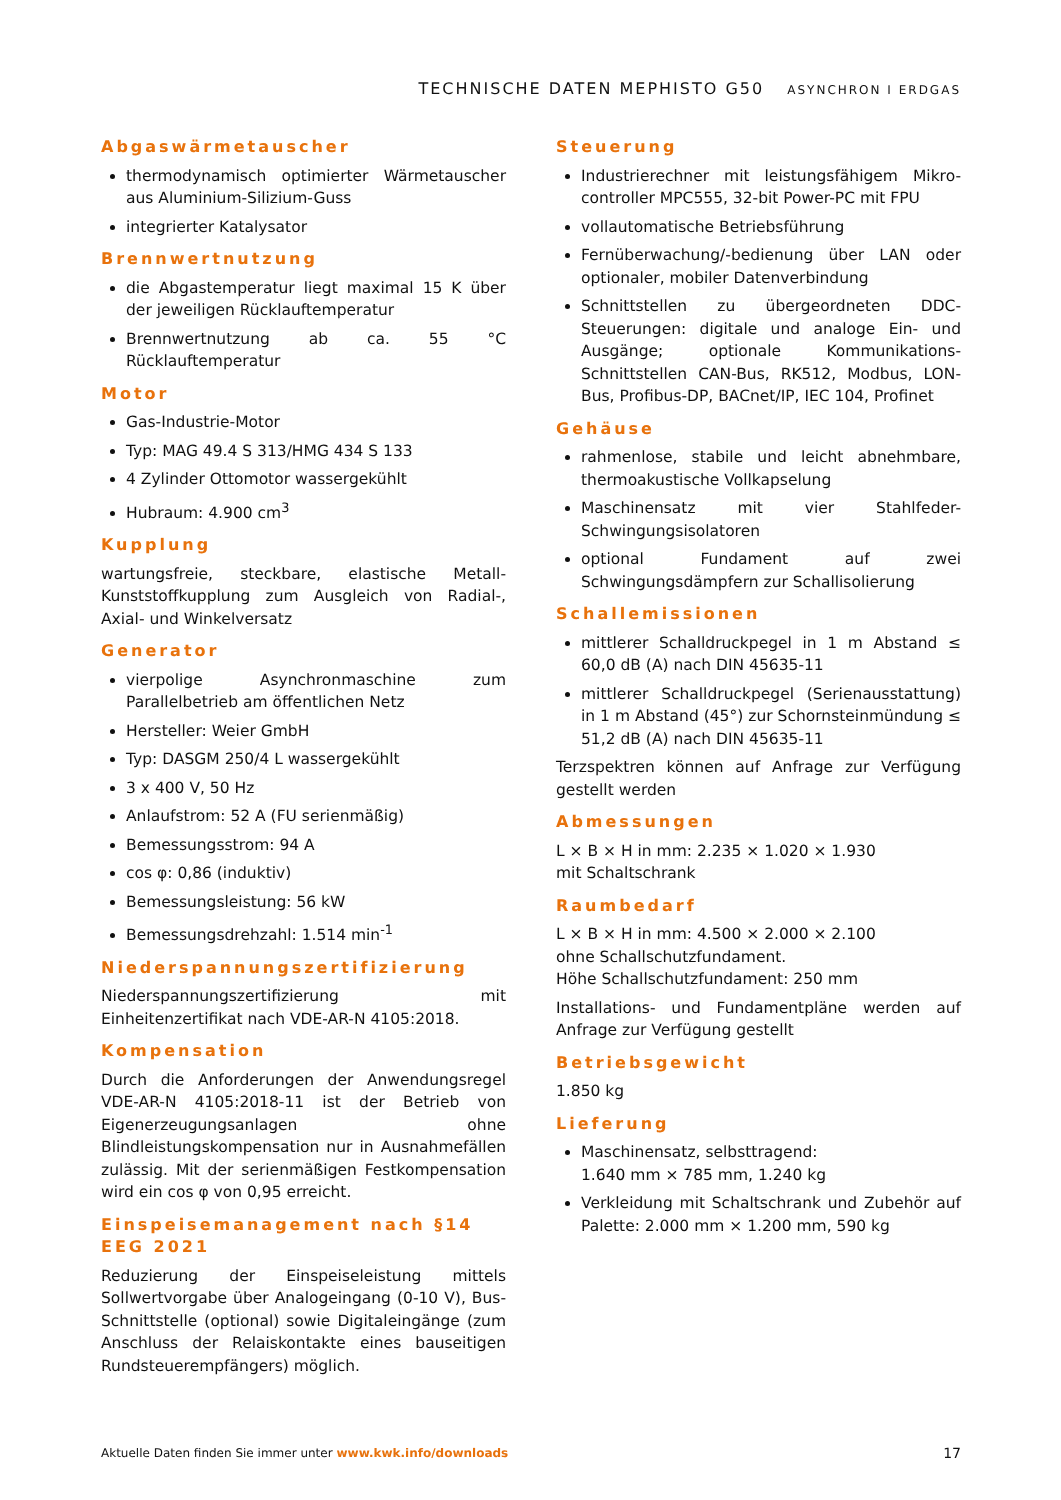TECHNISCHE DATEN MEPHISTO G50 ASYNCHRON I ERDGAS
Abgaswärmetauscher
thermodynamisch optimierter Wärmetauscher aus Aluminium-Silizium-Guss
integrierter Katalysator
Brennwertnutzung
die Abgastemperatur liegt maximal 15 K über der jeweiligen Rücklauftemperatur
Brennwertnutzung ab ca. 55 °C Rücklauftemperatur
Motor
Gas-Industrie-Motor
Typ: MAG 49.4 S 313/HMG 434 S 133
4 Zylinder Ottomotor wassergekühlt
Hubraum: 4.900 cm<sup>3</sup>
Kupplung
wartungsfreie, steckbare, elastische Metall-Kunststoffkupplung zum Ausgleich von Radial-, Axial- und Winkelversatz
Generator
vierpolige Asynchronmaschine zum Parallelbetrieb am öffentlichen Netz
Hersteller: Weier GmbH
Typ: DASGM 250/4 L wassergekühlt
3 x 400 V, 50 Hz
Anlaufstrom: 52 A (FU serienmäßig)
Bemessungsstrom: 94 A
cos φ: 0,86 (induktiv)
Bemessungsleistung: 56 kW
Bemessungsdrehzahl: 1.514 min<sup>-1</sup>
Niederspannungszertifizierung
Niederspannungszertifizierung mit Einheitenzertifikat nach VDE-AR-N 4105:2018.
Kompensation
Durch die Anforderungen der Anwendungsregel VDE-AR-N 4105:2018-11 ist der Betrieb von Eigenerzeugungsanlagen ohne Blindleistungskompensation nur in Ausnahmefällen zulässig. Mit der serienmäßigen Festkompensation wird ein cos φ von 0,95 erreicht.
Einspeisemanagement nach §14 EEG 2021
Reduzierung der Einspeiseleistung mittels Sollwertvorgabe über Analogeingang (0-10 V), Bus-Schnittstelle (optional) sowie Digitaleingänge (zum Anschluss der Relaiskontakte eines bauseitigen Rundsteuerempfängers) möglich.
Steuerung
Industrierechner mit leistungsfähigem Mikro-controller MPC555, 32-bit Power-PC mit FPU
vollautomatische Betriebsführung
Fernüberwachung/-bedienung über LAN oder optionaler, mobiler Datenverbindung
Schnittstellen zu übergeordneten DDC-Steuerungen: digitale und analoge Ein- und Ausgänge; optionale Kommunikations-Schnittstellen CAN-Bus, RK512, Modbus, LON-Bus, Profibus-DP, BACnet/IP, IEC 104, Profinet
Gehäuse
rahmenlose, stabile und leicht abnehmbare, thermoakustische Vollkapselung
Maschinensatz mit vier Stahlfeder-Schwingungsisolatoren
optional Fundament auf zwei Schwingungsdämpfern zur Schallisolierung
Schallemissionen
mittlerer Schalldruckpegel in 1 m Abstand ≤ 60,0 dB (A) nach DIN 45635-11
mittlerer Schalldruckpegel (Serienausstattung) in 1 m Abstand (45°) zur Schornsteinmündung ≤ 51,2 dB (A) nach DIN 45635-11
Terzspektren können auf Anfrage zur Verfügung gestellt werden
Abmessungen
L × B × H in mm: 2.235 × 1.020 × 1.930
mit Schaltschrank
Raumbedarf
L × B × H in mm: 4.500 × 2.000 × 2.100
ohne Schallschutzfundament.
Höhe Schallschutzfundament: 250 mm
Installations- und Fundamentpläne werden auf Anfrage zur Verfügung gestellt
Betriebsgewicht
1.850 kg
Lieferung
Maschinensatz, selbsttragend:
1.640 mm × 785 mm, 1.240 kg
Verkleidung mit Schaltschrank und Zubehör auf Palette: 2.000 mm × 1.200 mm, 590 kg
Aktuelle Daten finden Sie immer unter www.kwk.info/downloads 17